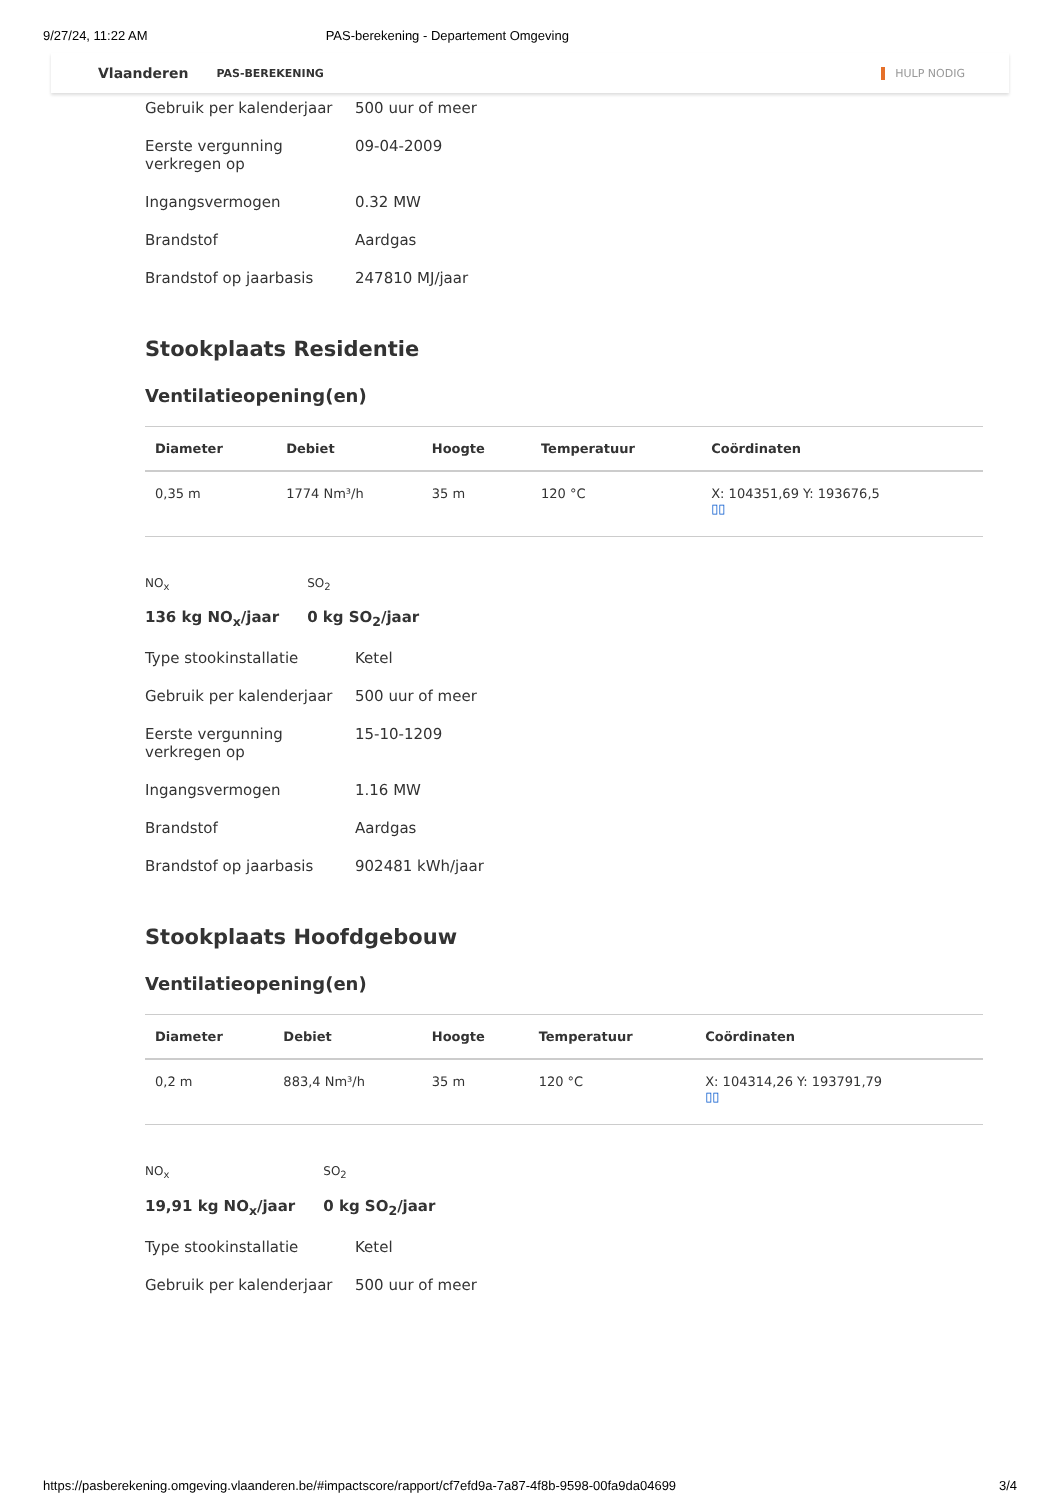9/27/24, 11:22 AM PAS-berekening - Departement Omgeving
Vlaanderen PAS-BEREKENING HULP NODIG
Gebruik per kalenderjaar
500 uur of meer
Eerste vergunning
verkregen op
09-04-2009
Ingangsvermogen 0.32 MW
Brandstof Aardgas
Brandstof op jaarbasis 247810 MJ/jaar
Stookplaats Residentie
Ventilatieopening(en)
| Diameter | Debiet | Hoogte | Temperatuur | Coördinaten |
| --- | --- | --- | --- | --- |
| 0,35 m | 1774 Nm³/h | 35 m | 120 °C | X: 104351,69 Y: 193676,5 ▯▯ |
NO<sub>x</sub>
136 kg NO<sub>x</sub>/jaar
SO<sub>2</sub>
0 kg SO<sub>2</sub>/jaar
Type stookinstallatie Ketel
Gebruik per kalenderjaar
500 uur of meer
Eerste vergunning
verkregen op
15-10-1209
Ingangsvermogen 1.16 MW
Brandstof Aardgas
Brandstof op jaarbasis 902481 kWh/jaar
Stookplaats Hoofdgebouw
Ventilatieopening(en)
| Diameter | Debiet | Hoogte | Temperatuur | Coördinaten |
| --- | --- | --- | --- | --- |
| 0,2 m | 883,4 Nm³/h | 35 m | 120 °C | X: 104314,26 Y: 193791,79 ▯▯ |
NO<sub>x</sub>
19,91 kg NO<sub>x</sub>/jaar
SO<sub>2</sub>
0 kg SO<sub>2</sub>/jaar
Type stookinstallatie Ketel
Gebruik per kalenderjaar
500 uur of meer
https://pasberekening.omgeving.vlaanderen.be/#impactscore/rapport/cf7efd9a-7a87-4f8b-9598-00fa9da04699 3/4